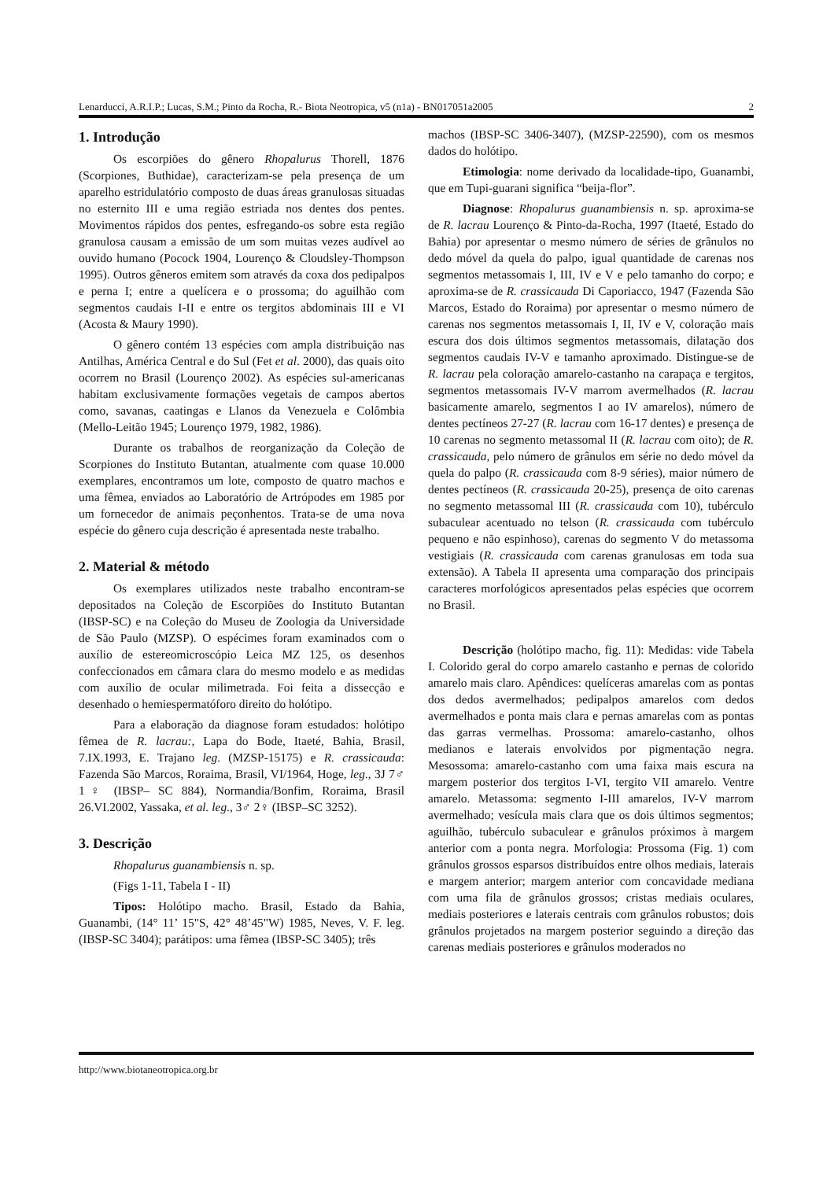Lenarducci, A.R.I.P.; Lucas, S.M.; Pinto da Rocha, R.- Biota Neotropica, v5 (n1a) - BN017051a2005 2
1. Introdução
Os escorpiões do gênero Rhopalurus Thorell, 1876 (Scorpiones, Buthidae), caracterizam-se pela presença de um aparelho estridulatório composto de duas áreas granulosas situadas no esternito III e uma região estriada nos dentes dos pentes. Movimentos rápidos dos pentes, esfregando-os sobre esta região granulosa causam a emissão de um som muitas vezes audível ao ouvido humano (Pocock 1904, Lourenço & Cloudsley-Thompson 1995). Outros gêneros emitem som através da coxa dos pedipalpos e perna I; entre a quelícera e o prossoma; do aguilhão com segmentos caudais I-II e entre os tergitos abdominais III e VI (Acosta & Maury 1990).
O gênero contém 13 espécies com ampla distribuição nas Antilhas, América Central e do Sul (Fet et al. 2000), das quais oito ocorrem no Brasil (Lourenço 2002). As espécies sul-americanas habitam exclusivamente formações vegetais de campos abertos como, savanas, caatingas e Llanos da Venezuela e Colômbia (Mello-Leitão 1945; Lourenço 1979, 1982, 1986).
Durante os trabalhos de reorganização da Coleção de Scorpiones do Instituto Butantan, atualmente com quase 10.000 exemplares, encontramos um lote, composto de quatro machos e uma fêmea, enviados ao Laboratório de Artrópodes em 1985 por um fornecedor de animais peçonhentos. Trata-se de uma nova espécie do gênero cuja descrição é apresentada neste trabalho.
2. Material & método
Os exemplares utilizados neste trabalho encontram-se depositados na Coleção de Escorpiões do Instituto Butantan (IBSP-SC) e na Coleção do Museu de Zoologia da Universidade de São Paulo (MZSP). O espécimes foram examinados com o auxílio de estereomicroscópio Leica MZ 125, os desenhos confeccionados em câmara clara do mesmo modelo e as medidas com auxílio de ocular milimetrada. Foi feita a dissecção e desenhado o hemiespermatóforo direito do holótipo.
Para a elaboração da diagnose foram estudados: holótipo fêmea de R. lacrau:, Lapa do Bode, Itaeté, Bahia, Brasil, 7.IX.1993, E. Trajano leg. (MZSP-15175) e R. crassicauda: Fazenda São Marcos, Roraima, Brasil, VI/1964, Hoge, leg., 3J 7♂ 1♀ (IBSP– SC 884), Normandia/Bonfim, Roraima, Brasil 26.VI.2002, Yassaka, et al. leg., 3♂ 2♀ (IBSP–SC 3252).
3. Descrição
Rhopalurus guanambiensis n. sp.
(Figs 1-11, Tabela I - II)
Tipos: Holótipo macho. Brasil, Estado da Bahia, Guanambi, (14° 11’ 15"S, 42° 48’45"W) 1985, Neves, V. F. leg. (IBSP-SC 3404); parátipos: uma fêmea (IBSP-SC 3405); três
machos (IBSP-SC 3406-3407), (MZSP-22590), com os mesmos dados do holótipo.
Etimologia: nome derivado da localidade-tipo, Guanambi, que em Tupi-guarani significa “beija-flor”.
Diagnose: Rhopalurus guanambiensis n. sp. aproxima-se de R. lacrau Lourenço & Pinto-da-Rocha, 1997 (Itaeté, Estado do Bahia) por apresentar o mesmo número de séries de grânulos no dedo móvel da quela do palpo, igual quantidade de carenas nos segmentos metassomais I, III, IV e V e pelo tamanho do corpo; e aproxima-se de R. crassicauda Di Caporiacco, 1947 (Fazenda São Marcos, Estado do Roraima) por apresentar o mesmo número de carenas nos segmentos metassomais I, II, IV e V, coloração mais escura dos dois últimos segmentos metassomais, dilatação dos segmentos caudais IV-V e tamanho aproximado. Distingue-se de R. lacrau pela coloração amarelo-castanho na carapaça e tergitos, segmentos metassomais IV-V marrom avermelhados (R. lacrau basicamente amarelo, segmentos I ao IV amarelos), número de dentes pectíneos 27-27 (R. lacrau com 16-17 dentes) e presença de 10 carenas no segmento metassomal II (R. lacrau com oito); de R. crassicauda, pelo número de grânulos em série no dedo móvel da quela do palpo (R. crassicauda com 8-9 séries), maior número de dentes pectíneos (R. crassicauda 20-25), presença de oito carenas no segmento metassomal III (R. crassicauda com 10), tubérculo subaculear acentuado no telson (R. crassicauda com tubérculo pequeno e não espinhoso), carenas do segmento V do metassoma vestigiais (R. crassicauda com carenas granulosas em toda sua extensão). A Tabela II apresenta uma comparação dos principais caracteres morfológicos apresentados pelas espécies que ocorrem no Brasil.
Descrição (holótipo macho, fig. 11): Medidas: vide Tabela I. Colorido geral do corpo amarelo castanho e pernas de colorido amarelo mais claro. Apêndices: quelíceras amarelas com as pontas dos dedos avermelhados; pedipalpos amarelos com dedos avermelhados e ponta mais clara e pernas amarelas com as pontas das garras vermelhas. Prossoma: amarelo-castanho, olhos medianos e laterais envolvidos por pigmentação negra. Mesossoma: amarelo-castanho com uma faixa mais escura na margem posterior dos tergitos I-VI, tergito VII amarelo. Ventre amarelo. Metassoma: segmento I-III amarelos, IV-V marrom avermelhado; vesícula mais clara que os dois últimos segmentos; aguilhão, tubérculo subaculear e grânulos próximos à margem anterior com a ponta negra. Morfologia: Prossoma (Fig. 1) com grânulos grossos esparsos distribuídos entre olhos mediais, laterais e margem anterior; margem anterior com concavidade mediana com uma fila de grânulos grossos; cristas mediais oculares, mediais posteriores e laterais centrais com grânulos robustos; dois grânulos projetados na margem posterior seguindo a direção das carenas mediais posteriores e grânulos moderados no
http://www.biotaneotropica.org.br